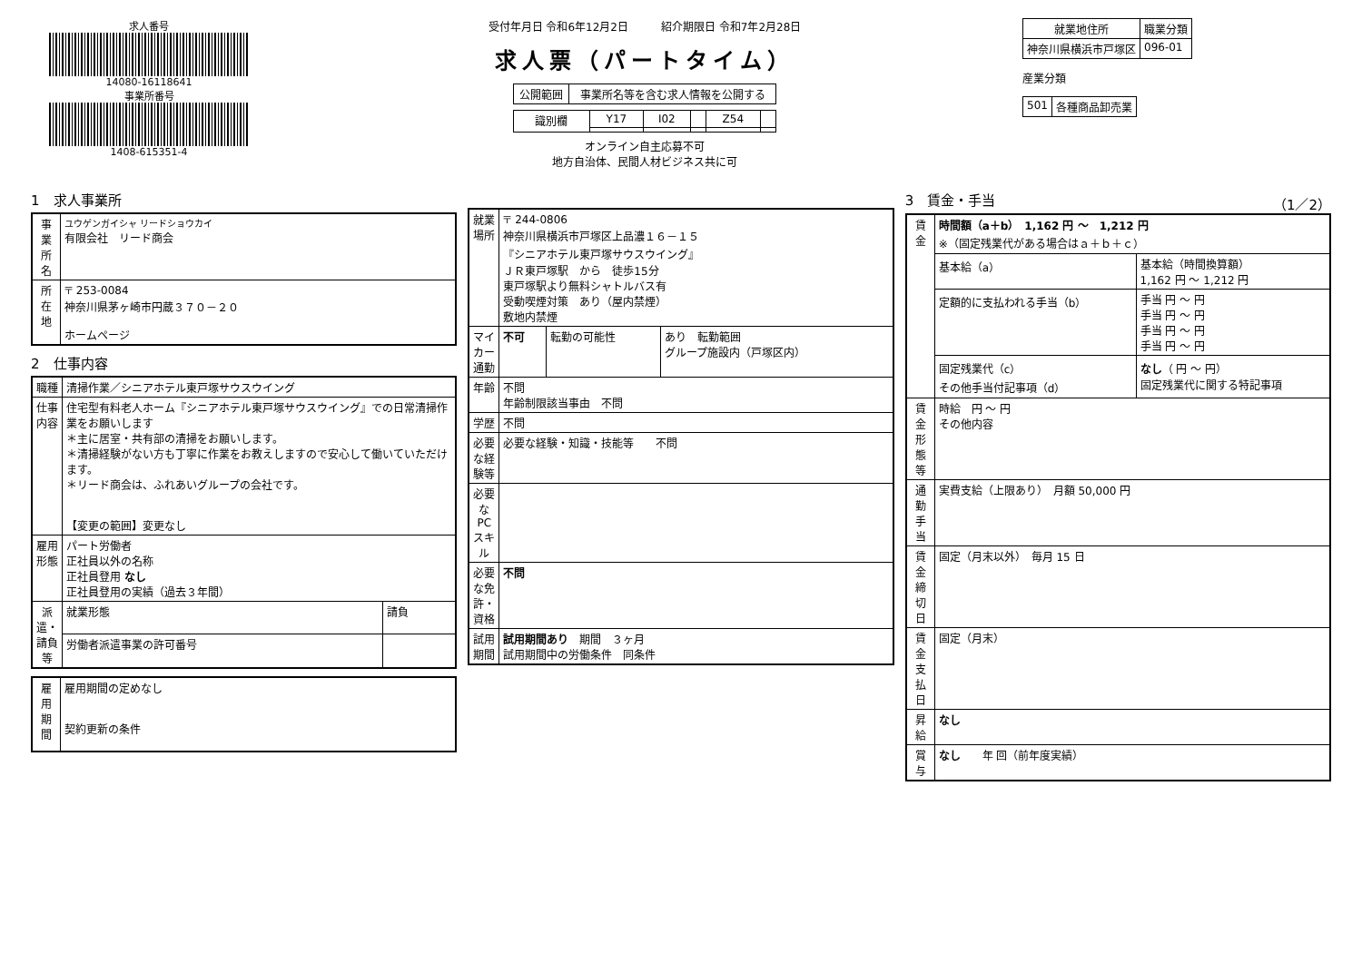求人番号
14080-16118641
事業所番号
1408-615351-4
受付年月日 令和6年12月2日　　　紹介期限日 令和7年2月28日
求人票（パートタイム）
| 公開範囲 | 事業所名等を含む求人情報を公開する |
| 識別欄 | Y17 | I02 | | Z54 | |
オンライン自主応募不可
地方自治体、民間人材ビジネス共に可
| 就業地住所 | 職業分類 |
| --- | --- |
| 神奈川県横浜市戸塚区 | 096-01 |
産業分類
| 501 | 各種商品卸売業 |
1　求人事業所
| 事業所名 | ユウゲンガイシャ リードショウカイ 有限会社 リード商会 |
| 所在地 | 〒 253-0084 神奈川県茅ヶ崎市円蔵３７０－２０ ホームページ |
2　仕事内容
| 職種 | 清掃作業／シニアホテル東戸塚サウスウイング | |
| 仕事内容 | 住宅型有料老人ホーム『シニアホテル東戸塚サウスウイング』での日常清掃作業をお願いします ＊主に居室・共有部の清掃をお願いします。 ＊清掃経験がない方も丁寧に作業をお教えしますので安心して働いていただけます。 ＊リード商会は、ふれあいグループの会社です。 【変更の範囲】変更なし | |
| 雇用形態 | パート労働者 正社員以外の名称 正社員登用 なし 正社員登用の実績（過去３年間） | |
| 派遣・請負等 | 就業形態 | 請負 |
| | 労働者派遣事業の許可番号 | |
| 雇用期間 | 雇用期間の定めなし 契約更新の条件 |
| 就業場所 | 〒 244-0806 神奈川県横浜市戸塚区上品濃１６－１５ 『シニアホテル東戸塚サウスウイング』 ＪＲ東戸塚駅 から 徒歩15分 東戸塚駅より無料シャトルバス有 受動喫煙対策 あり（屋内禁煙） 敷地内禁煙 | | |
| マイカー通勤 | 不可 | 転勤の可能性 | あり 転勤範囲 グループ施設内（戸塚区内） |
| 年齢 | 不問 年齢制限該当事由 不問 | | |
| 学歴 | 不問 | | |
| 必要な経験等 | 必要な経験・知識・技能等 不問 | | |
| 必要なPCスキル | | | |
| 必要な免許・資格 | 不問 | | |
| 試用期間 | 試用期間あり 期間 ３ヶ月 試用期間中の労働条件 同条件 | | |
3　賃金・手当　（1／2）
| 賃金 | 時間額（a＋b） 1,162 円 ～ 1,212 円 ※（固定残業代がある場合はａ＋ｂ＋ｃ） | |
| | 基本給（a） | 基本給（時間換算額） 1,162 円 ～ 1,212 円 |
| | 定額的に支払われる手当（b） | 手当 円 ～ 円 手当 円 ～ 円 手当 円 ～ 円 手当 円 ～ 円 |
| | 固定残業代（c） その他手当付記事項（d） | なし （ 円 ～ 円） 固定残業代に関する特記事項 |
| 賃金形態等 | 時給 円 ～ 円 その他内容 | |
| 通勤手当 | 実費支給（上限あり） 月額 50,000 円 | |
| 賃金締切日 | 固定（月末以外） 毎月 15 日 | |
| 賃金支払日 | 固定（月末） | |
| 昇給 | なし | |
| 賞与 | なし 年 回（前年度実績） | |